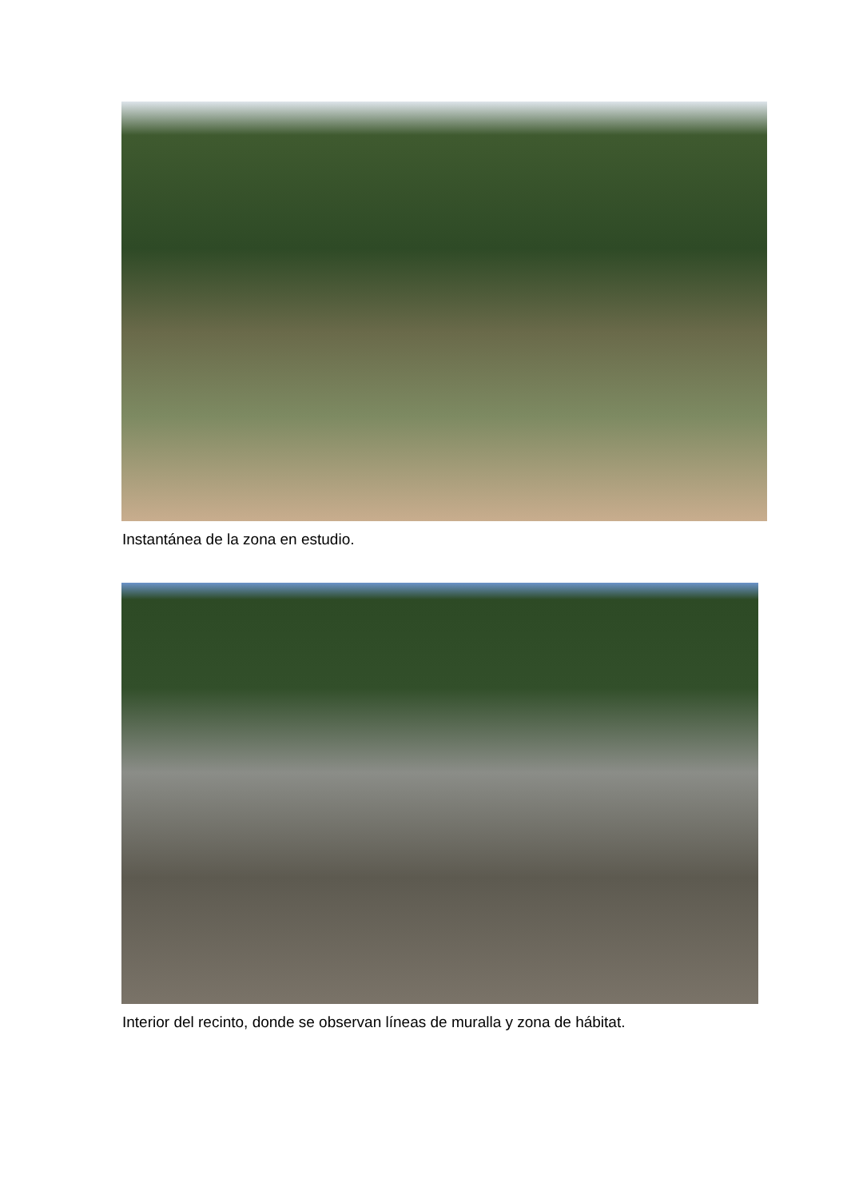Instantánea de la zona en estudio.
Interior del recinto, donde se observan líneas de muralla y zona de hábitat.